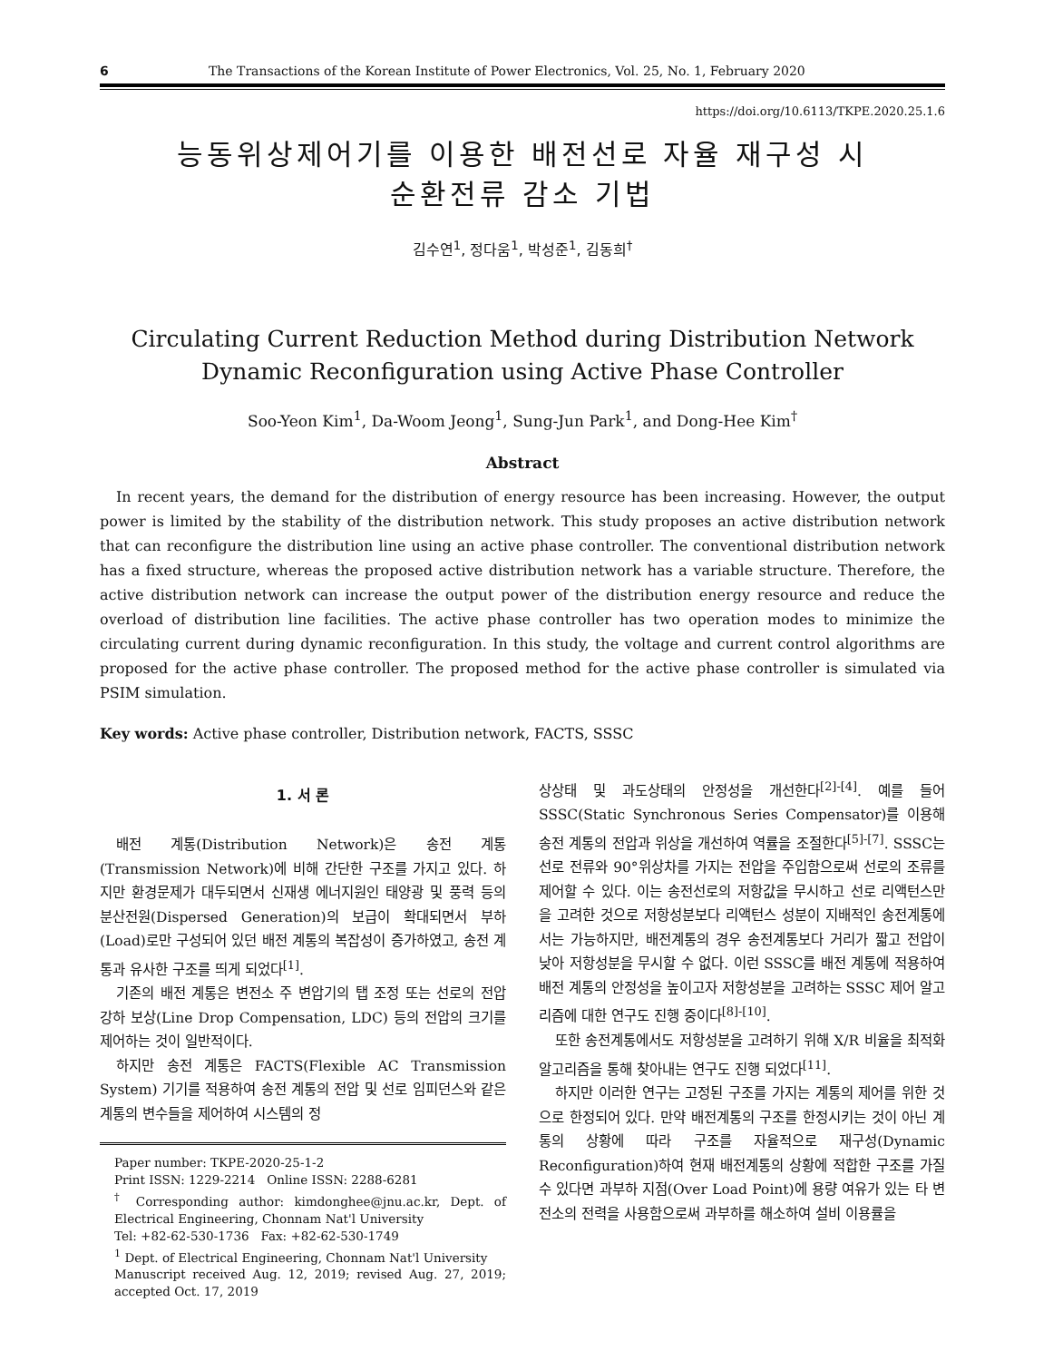6 The Transactions of the Korean Institute of Power Electronics, Vol. 25, No. 1, February 2020
https://doi.org/10.6113/TKPE.2020.25.1.6
능동위상제어기를 이용한 배전선로 자율 재구성 시
순환전류 감소 기법
김수연<sup>1</sup>, 정다움<sup>1</sup>, 박성준<sup>1</sup>, 김동희<sup>†</sup>
Circulating Current Reduction Method during Distribution Network Dynamic Reconfiguration using Active Phase Controller
Soo-Yeon Kim<sup>1</sup>, Da-Woom Jeong<sup>1</sup>, Sung-Jun Park<sup>1</sup>, and Dong-Hee Kim<sup>†</sup>
Abstract
In recent years, the demand for the distribution of energy resource has been increasing. However, the output power is limited by the stability of the distribution network. This study proposes an active distribution network that can reconfigure the distribution line using an active phase controller. The conventional distribution network has a fixed structure, whereas the proposed active distribution network has a variable structure. Therefore, the active distribution network can increase the output power of the distribution energy resource and reduce the overload of distribution line facilities. The active phase controller has two operation modes to minimize the circulating current during dynamic reconfiguration. In this study, the voltage and current control algorithms are proposed for the active phase controller. The proposed method for the active phase controller is simulated via PSIM simulation.
Key words: Active phase controller, Distribution network, FACTS, SSSC
1. 서 론
배전 계통(Distribution Network)은 송전 계통(Transmission Network)에 비해 간단한 구조를 가지고 있다. 하지만 환경문제가 대두되면서 신재생 에너지원인 태양광 및 풍력 등의 분산전원(Dispersed Generation)의 보급이 확대되면서 부하(Load)로만 구성되어 있던 배전 계통의 복잡성이 증가하였고, 송전 계통과 유사한 구조를 띄게 되었다<sup>[1]</sup>.
기존의 배전 계통은 변전소 주 변압기의 탭 조정 또는 선로의 전압 강하 보상(Line Drop Compensation, LDC) 등의 전압의 크기를 제어하는 것이 일반적이다.
하지만 송전 계통은 FACTS(Flexible AC Transmission System) 기기를 적용하여 송전 계통의 전압 및 선로 임피던스와 같은 계통의 변수들을 제어하여 시스템의 정
Paper number: TKPE-2020-25-1-2
Print ISSN: 1229-2214 Online ISSN: 2288-6281
<sup>†</sup> Corresponding author: kimdonghee@jnu.ac.kr, Dept. of Electrical Engineering, Chonnam Nat'l University
Tel: +82-62-530-1736 Fax: +82-62-530-1749
<sup>1</sup> Dept. of Electrical Engineering, Chonnam Nat'l University
Manuscript received Aug. 12, 2019; revised Aug. 27, 2019; accepted Oct. 17, 2019
상상태 및 과도상태의 안정성을 개선한다<sup>[2]-[4]</sup>. 예를 들어 SSSC(Static Synchronous Series Compensator)를 이용해 송전 계통의 전압과 위상을 개선하여 역률을 조절한다<sup>[5]-[7]</sup>. SSSC는 선로 전류와 90°위상차를 가지는 전압을 주입함으로써 선로의 조류를 제어할 수 있다. 이는 송전선로의 저항값을 무시하고 선로 리액턴스만을 고려한 것으로 저항성분보다 리액턴스 성분이 지배적인 송전계통에서는 가능하지만, 배전계통의 경우 송전계통보다 거리가 짧고 전압이 낮아 저항성분을 무시할 수 없다. 이런 SSSC를 배전 계통에 적용하여 배전 계통의 안정성을 높이고자 저항성분을 고려하는 SSSC 제어 알고리즘에 대한 연구도 진행 중이다<sup>[8]-[10]</sup>.
또한 송전계통에서도 저항성분을 고려하기 위해 X/R 비율을 최적화 알고리즘을 통해 찾아내는 연구도 진행 되었다<sup>[11]</sup>.
하지만 이러한 연구는 고정된 구조를 가지는 계통의 제어를 위한 것으로 한정되어 있다. 만약 배전계통의 구조를 한정시키는 것이 아닌 계통의 상황에 따라 구조를 자율적으로 재구성(Dynamic Reconfiguration)하여 현재 배전계통의 상황에 적합한 구조를 가질 수 있다면 과부하 지점(Over Load Point)에 용량 여유가 있는 타 변전소의 전력을 사용함으로써 과부하를 해소하여 설비 이용률을